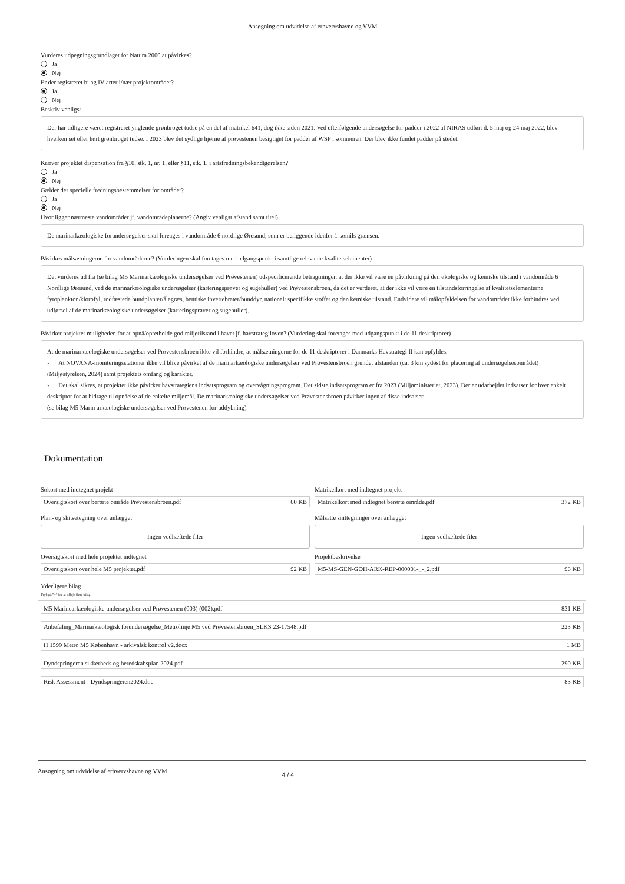Ansøgning om udvidelse af erhvervshavne og VVM
Vurderes udpegningsgrundlaget for Natura 2000 at påvirkes?
Ja
Nej
Er der registreret bilag IV-arter i/nær projektområdet?
Ja
Nej
Beskriv venligst
Der har tidligere været registreret ynglende grønbroget tudse på en del af matrikel 641, dog ikke siden 2021. Ved efterfølgende undersøgelse for padder i 2022 af NIRAS udført d. 5 maj og 24 maj 2022, blev hverken set eller hørt grønbroget tudse. I 2023 blev det sydlige hjørne af prøvestenen besigtiget for padder af WSP i sommeren. Der blev ikke fundet padder på stedet.
Kræver projektet dispensation fra §10, stk. 1, nr. 1, eller §11, stk. 1, i artsfredningsbekendtgørelsen?
Ja
Nej
Gælder der specielle fredningsbestemmelser for området?
Ja
Nej
Hvor ligger nærmeste vandområder jf. vandområdeplanerne? (Angiv venligst afstand samt titel)
De marinarkæologiske forundersøgelser skal foreages i vandområde 6 nordlige Øresund, som er beliggende idenfor 1-sømils grænsen.
Påvirkes målsætningerne for vandområderne? (Vurderingen skal foretages med udgangspunkt i samtlige relevante kvalitetselementer)
Det vurderes ud fra (se bilag M5 Marinarkæologiske undersøgelser ved Prøvestenen) udspecificerende betragtninger, at der ikke vil være en påvirkning på den økologiske og kemiske tilstand i vandområde 6 Nordlige Øresund, ved de marinarkæologiske undersøgelser (karteringsprøver og sugehuller) ved Prøvestensbroen, da det er vurderet, at der ikke vil være en tilstandsforringelse af kvalitetselementerne fytoplankton/klorofyl, rodfæstede bundplanter/ålegræs, bentiske invertebrater/bunddyr, nationalt specifikke stoffer og den kemiske tilstand. Endvidere vil målopfyldelsen for vandområdet ikke forhindres ved udførsel af de marinarkæologiske undersøgelser (karteringsprøver og sugehuller).
Påvirker projektet muligheden for at opnå/opretholde god miljøtilstand i havet jf. havstrategiloven? (Vurdering skal foretages med udgangspunkt i de 11 deskriptorer)
At de marinarkæologiske undersøgelser ved Prøvestensbroen ikke vil forhindre, at målsætningerne for de 11 deskriptorer i Danmarks Havstrategi II kan opfyldes.
› At NOVANA-moniteringsstationer ikke vil blive påvirket af de marinarkæologiske undersøgelser ved Prøvestensbroen grundet afstanden (ca. 3 km sydøst for placering af undersøgelsesområdet) (Miljøstyrelsen, 2024) samt projektets omfang og karakter.
› Det skal sikres, at projektet ikke påvirker havstrategiens indsatsprogram og overvågningsprogram. Det sidste indsatsprogram er fra 2023 (Miljøministeriet, 2023). Der er udarbejdet indsatser for hver enkelt deskriptor for at bidrage til opnåelse af de enkelte miljømål. De marinarkæologiske undersøgelser ved Prøvestensbroen påvirker ingen af disse indsatser.
(se bilag M5 Marin arkæologiske undersøgelser ved Prøvestenen for uddybning)
Dokumentation
Søkort med indtegnet projekt
Oversigtskort over berørte område Prøvestensbroen.pdf 60 KB
Matrikelkort med indtegnet projekt
Matrikelkort med indtegnet berørte område.pdf 372 KB
Plan- og skitsetegning over anlægget
Ingen vedhæftede filer
Målsatte snittegninger over anlægget
Ingen vedhæftede filer
Oversigtskort med hele projektet indtegnet
Oversigtskort over hele M5 projektet.pdf 92 KB
Projektbeskrivelse
M5-MS-GEN-GOH-ARK-REP-000001-_-_2.pdf 96 KB
Yderligere bilag
Tryk på "+" for at tilføje flere bilag
M5 Marinearkæologiske undersøgelser ved Prøvestenen (003) (002).pdf 831 KB
Anbefaling_Marinarkæologisk forundersøgelse_Metrolinje M5 ved Prøvestensbroen_SLKS 23-17548.pdf 223 KB
H 1599 Metro M5 København - arkivalsk kontrol v2.docx 1 MB
Dyndspringeren sikkerheds og beredskabsplan 2024.pdf 290 KB
Risk Assessment - Dyndspringeren2024.doc 83 KB
Ansøgning om udvidelse af erhvervshavne og VVM 4 / 4